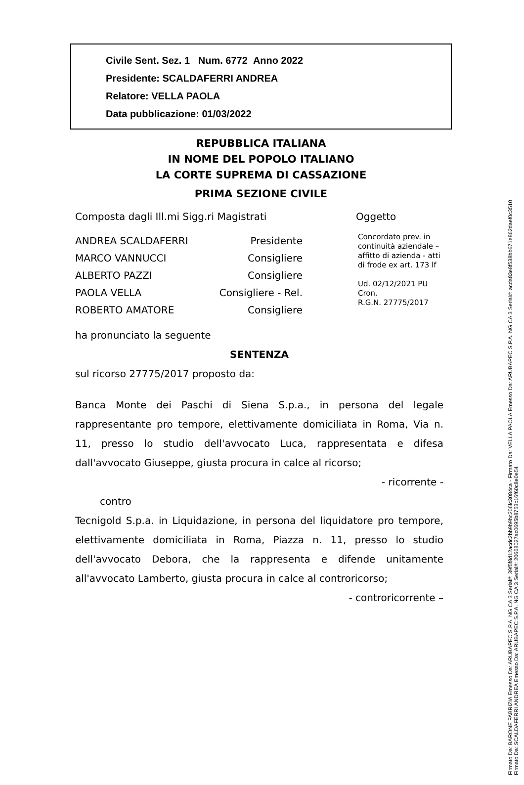Civile Sent. Sez. 1 Num. 6772 Anno 2022
Presidente: SCALDAFERRI ANDREA
Relatore: VELLA PAOLA
Data pubblicazione: 01/03/2022
REPUBBLICA ITALIANA
IN NOME DEL POPOLO ITALIANO
LA CORTE SUPREMA DI CASSAZIONE
PRIMA SEZIONE CIVILE
Composta dagli Ill.mi Sigg.ri Magistrati Oggetto
ANDREA SCALDAFERRI Presidente
MARCO VANNUCCI Consigliere
ALBERTO PAZZI Consigliere
PAOLA VELLA Consigliere - Rel.
ROBERTO AMATORE Consigliere
Concordato prev. in continuità aziendale – affitto di azienda - atti di frode ex art. 173 lf
Ud. 02/12/2021 PU
Cron.
R.G.N. 27775/2017
ha pronunciato la seguente
SENTENZA
sul ricorso 27775/2017 proposto da:
Banca Monte dei Paschi di Siena S.p.a., in persona del legale rappresentante pro tempore, elettivamente domiciliata in Roma, Via n. 11, presso lo studio dell'avvocato Luca, rappresentata e difesa dall'avvocato Giuseppe, giusta procura in calce al ricorso;
- ricorrente -
contro
Tecnigold S.p.a. in Liquidazione, in persona del liquidatore pro tempore, elettivamente domiciliata in Roma, Piazza n. 11, presso lo studio dell'avvocato Debora, che la rappresenta e difende unitamente all'avvocato Lamberto, giusta procura in calce al controricorso;
- controricorrente –
Firmato Da: BARONE FABRIZIA Emesso Da: ARUBAPEC S.P.A. NG CA 3 Serial#: 39f5f8d12acdc2bb9b9bc206fc3084ca - Firmato Da: VELLA PAOLA Emesso Da: ARUBAPEC S.P.A. NG CA 3 Serial#: acda83e8f538bb671e862daef0c3510
Firmato Da: SCALDAFERRI ANDREA Emesso Da: ARUBAPEC S.P.A. NG CA 3 Serial#: 20668027ac0695b8753c16f60c8e0e54